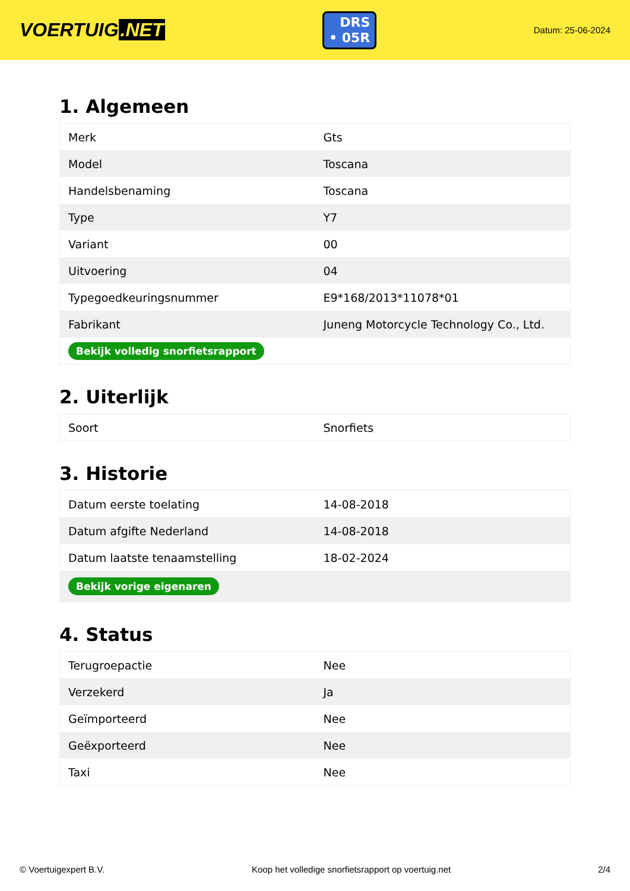VOERTUIG.NET
DRS
• 05R
Datum: 25-06-2024
1. Algemeen
| Merk | Gts |
| Model | Toscana |
| Handelsbenaming | Toscana |
| Type | Y7 |
| Variant | 00 |
| Uitvoering | 04 |
| Typegoedkeuringsnummer | E9*168/2013*11078*01 |
| Fabrikant | Juneng Motorcycle Technology Co., Ltd. |
| Bekijk volledig snorfietsrapport | |
2. Uiterlijk
| Soort | Snorfiets |
3. Historie
| Datum eerste toelating | 14-08-2018 |
| Datum afgifte Nederland | 14-08-2018 |
| Datum laatste tenaamstelling | 18-02-2024 |
| Bekijk vorige eigenaren | |
4. Status
| Terugroepactie | Nee |
| Verzekerd | Ja |
| Geïmporteerd | Nee |
| Geëxporteerd | Nee |
| Taxi | Nee |
© Voertuigexpert B.V. Koop het volledige snorfietsrapport op voertuig.net 2/4